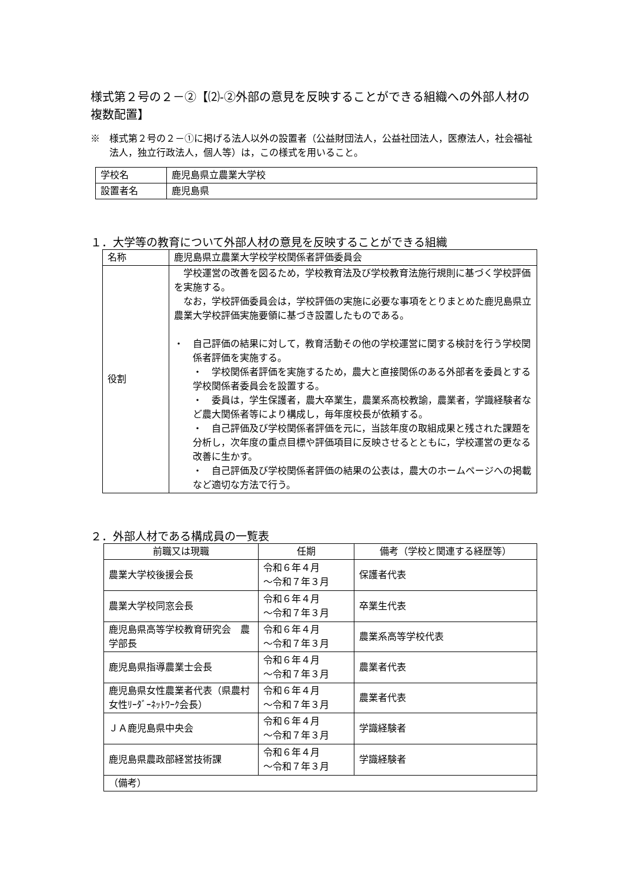様式第２号の２－②【⑵-②外部の意見を反映することができる組織への外部人材の複数配置】
※　様式第２号の２－①に掲げる法人以外の設置者（公益財団法人，公益社団法人，医療法人，社会福祉法人，独立行政法人，個人等）は，この様式を用いること。
| 学校名 | 鹿児島県立農業大学校 |
| 設置者名 | 鹿児島県 |
１．大学等の教育について外部人材の意見を反映することができる組織
| 名称 | 鹿児島県立農業大学校学校関係者評価委員会 |
| 役割 | 学校運営の改善を図るため，学校教育法及び学校教育法施行規則に基づく学校評価を実施する。 なお，学校評価委員会は，学校評価の実施に必要な事項をとりまとめた鹿児島県立農業大学校評価実施要領に基づき設置したものである。 ・ 自己評価の結果に対して，教育活動その他の学校運営に関する検討を行う学校関係者評価を実施する。 ・ 学校関係者評価を実施するため，農大と直接関係のある外部者を委員とする学校関係者委員会を設置する。 ・ 委員は，学生保護者，農大卒業生，農業系高校教諭，農業者，学識経験者など農大関係者等により構成し，毎年度校長が依頼する。 ・ 自己評価及び学校関係者評価を元に，当該年度の取組成果と残された課題を分析し，次年度の重点目標や評価項目に反映させるとともに，学校運営の更なる改善に生かす。 ・ 自己評価及び学校関係者評価の結果の公表は，農大のホームページへの掲載など適切な方法で行う。 |
２．外部人材である構成員の一覧表
| 前職又は現職 | 任期 | 備考（学校と関連する経歴等） |
| --- | --- | --- |
| 農業大学校後援会長 | 令和６年４月 ～令和７年３月 | 保護者代表 |
| 農業大学校同窓会長 | 令和６年４月 ～令和７年３月 | 卒業生代表 |
| 鹿児島県高等学校教育研究会 農学部長 | 令和６年４月 ～令和７年３月 | 農業系高等学校代表 |
| 鹿児島県指導農業士会長 | 令和６年４月 ～令和７年３月 | 農業者代表 |
| 鹿児島県女性農業者代表（県農村女性ﾘｰﾀﾞｰﾈｯﾄﾜｰｸ会長） | 令和６年４月 ～令和７年３月 | 農業者代表 |
| ＪＡ鹿児島県中央会 | 令和６年４月 ～令和７年３月 | 学識経験者 |
| 鹿児島県農政部経営技術課 | 令和６年４月 ～令和７年３月 | 学識経験者 |
| （備考） | | |